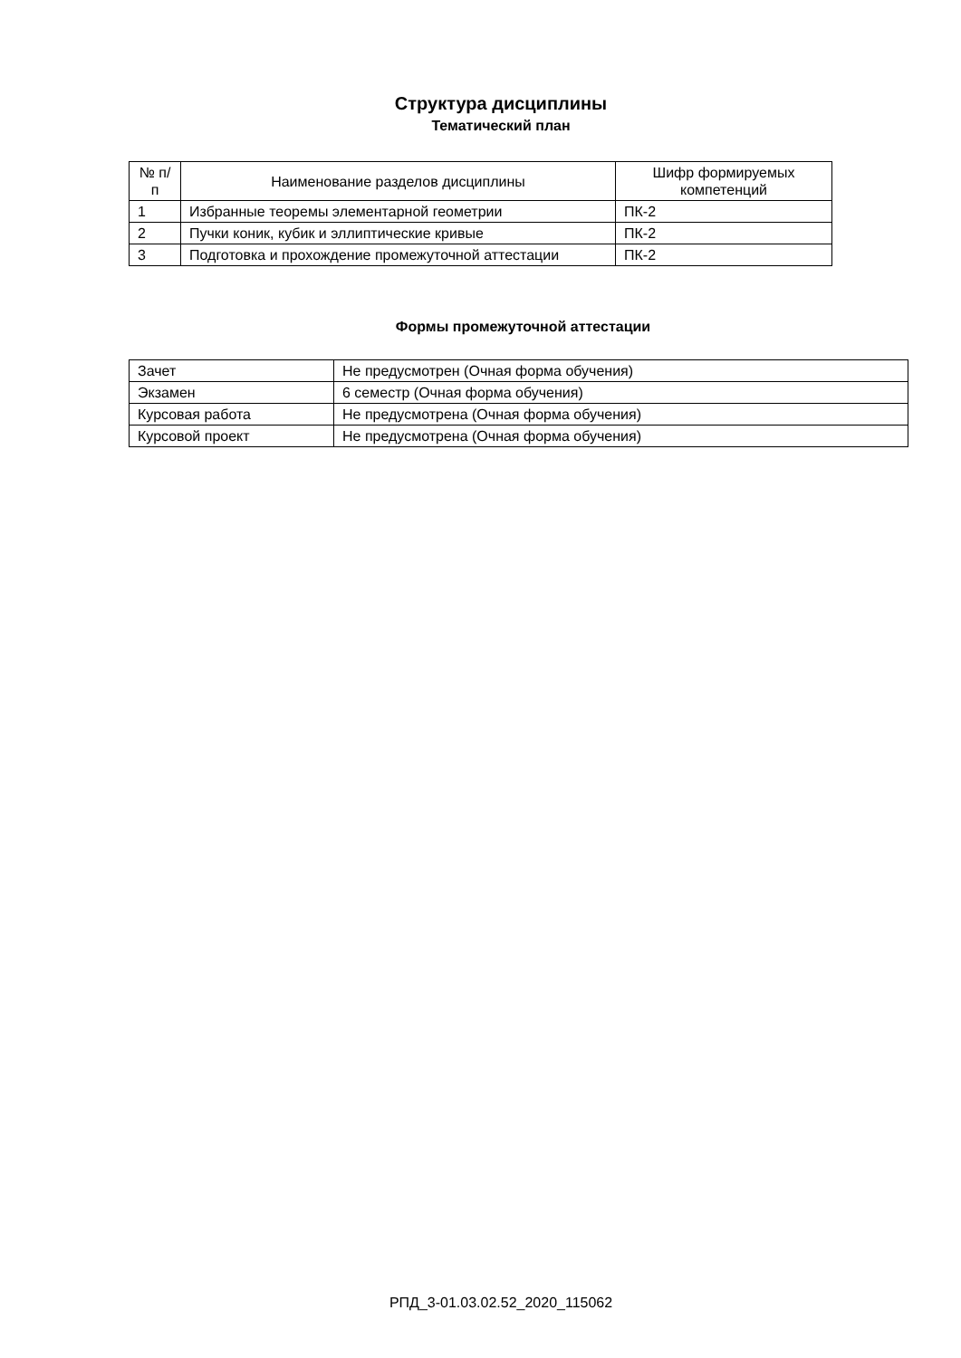Структура дисциплины
Тематический план
| № п/п | Наименование разделов дисциплины | Шифр формируемых компетенций |
| --- | --- | --- |
| 1 | Избранные теоремы элементарной геометрии | ПК-2 |
| 2 | Пучки коник, кубик и эллиптические кривые | ПК-2 |
| 3 | Подготовка и прохождение промежуточной аттестации | ПК-2 |
Формы промежуточной аттестации
| Зачет | Не предусмотрен (Очная форма обучения) |
| Экзамен | 6 семестр (Очная форма обучения) |
| Курсовая работа | Не предусмотрена (Очная форма обучения) |
| Курсовой проект | Не предусмотрена (Очная форма обучения) |
РПД_3-01.03.02.52_2020_115062